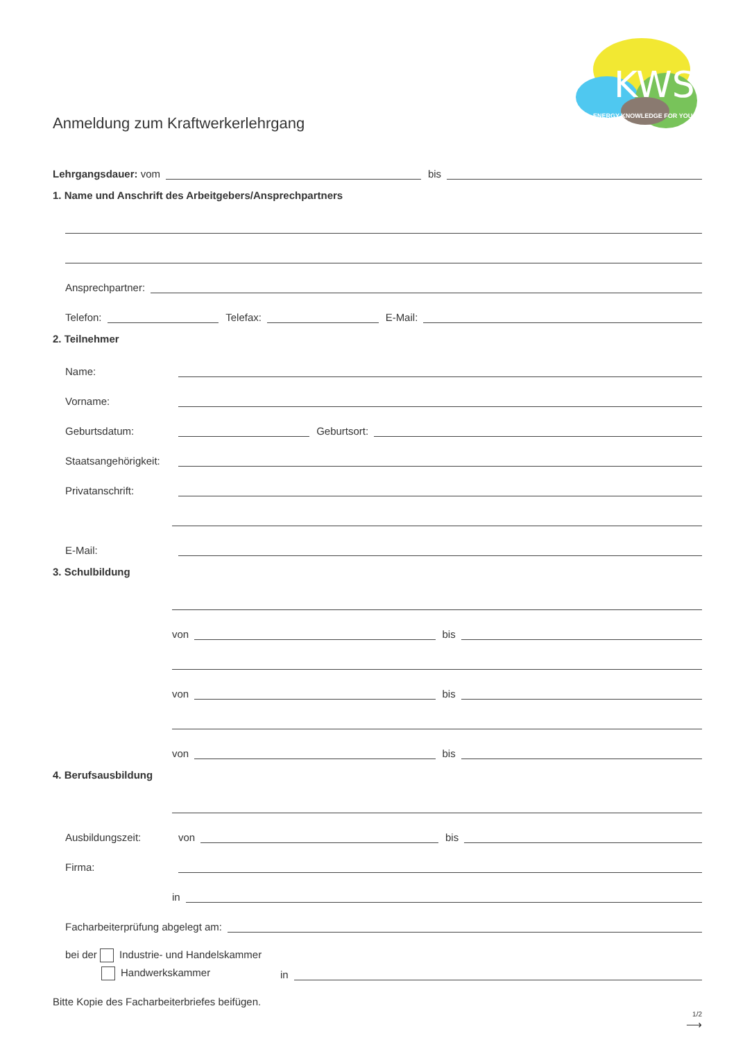KWS
ENERGY KNOWLEDGE FOR YOU
Anmeldung zum Kraftwerkerlehrgang
Lehrgangsdauer: vom
bis
1. Name und Anschrift des Arbeitgebers/Ansprechpartners
Ansprechpartner:
Telefon:
Telefax:
E-Mail:
2. Teilnehmer
Name:
Vorname:
Geburtsdatum:
Geburtsort:
Staatsangehörigkeit:
Privatanschrift:
E-Mail:
3. Schulbildung
von
bis
von
bis
von
bis
4. Berufsausbildung
Ausbildungszeit: von
bis
Firma:
in
Facharbeiterprüfung abgelegt am:
bei der Industrie- und Handelskammer
Handwerkskammer in
Bitte Kopie des Facharbeiterbriefes beifügen.
1/2
⟶